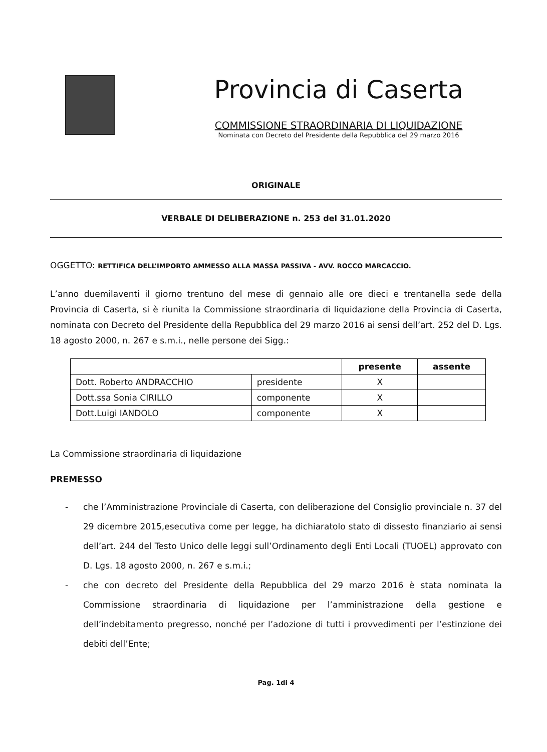Provincia di Caserta
COMMISSIONE STRAORDINARIA DI LIQUIDAZIONE
Nominata con Decreto del Presidente della Repubblica del 29 marzo 2016
ORIGINALE
VERBALE DI DELIBERAZIONE n. 253 del 31.01.2020
OGGETTO: RETTIFICA DELL’IMPORTO AMMESSO ALLA MASSA PASSIVA - AVV. ROCCO MARCACCIO.
L’anno duemilaventi il giorno trentuno del mese di gennaio alle ore dieci e trentanella sede della Provincia di Caserta, si è riunita la Commissione straordinaria di liquidazione della Provincia di Caserta, nominata con Decreto del Presidente della Repubblica del 29 marzo 2016 ai sensi dell’art. 252 del D. Lgs. 18 agosto 2000, n. 267 e s.m.i., nelle persone dei Sigg.:
| | | presente | assente |
| --- | --- | --- | --- |
| Dott. Roberto ANDRACCHIO | presidente | X | |
| Dott.ssa Sonia CIRILLO | componente | X | |
| Dott.Luigi IANDOLO | componente | X | |
La Commissione straordinaria di liquidazione
PREMESSO
- che l’Amministrazione Provinciale di Caserta, con deliberazione del Consiglio provinciale n. 37 del 29 dicembre 2015,esecutiva come per legge, ha dichiaratolo stato di dissesto finanziario ai sensi dell’art. 244 del Testo Unico delle leggi sull’Ordinamento degli Enti Locali (TUOEL) approvato con D. Lgs. 18 agosto 2000, n. 267 e s.m.i.;
- che con decreto del Presidente della Repubblica del 29 marzo 2016 è stata nominata la Commissione straordinaria di liquidazione per l’amministrazione della gestione e dell’indebitamento pregresso, nonché per l’adozione di tutti i provvedimenti per l’estinzione dei debiti dell’Ente;
Pag. 1di 4